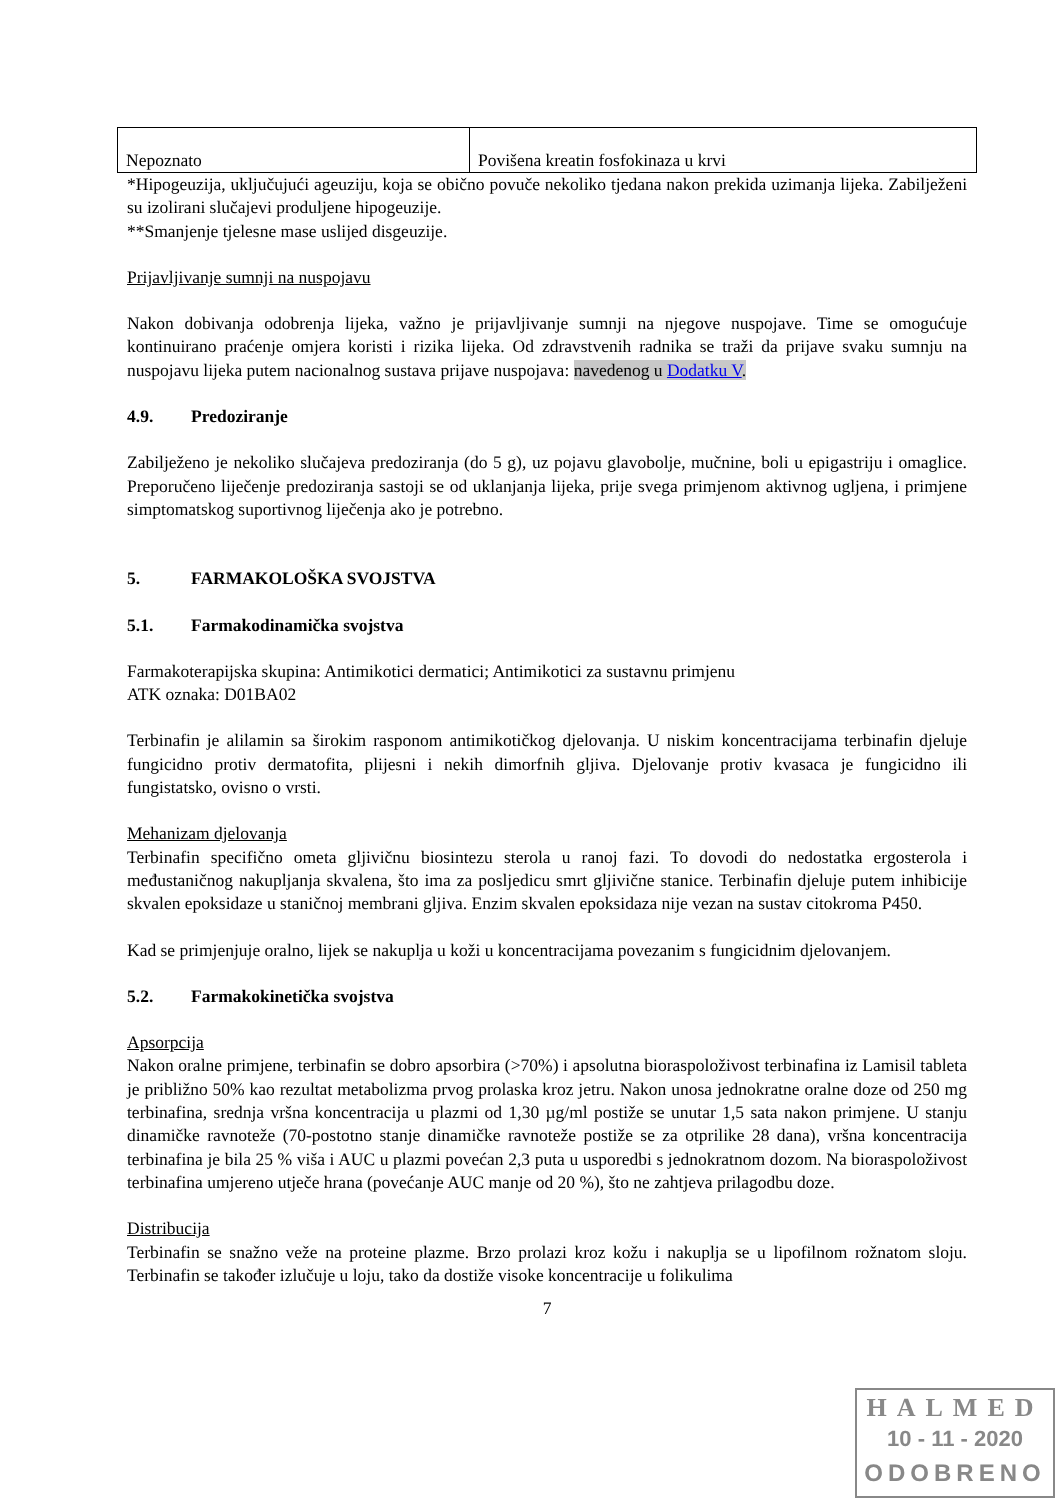| Nepoznato | Povišena kreatin fosfokinaza u krvi |
*Hipogeuzija, uključujući ageuziju, koja se obično povuče nekoliko tjedana nakon prekida uzimanja lijeka. Zabilježeni su izolirani slučajevi produljene hipogeuzije.
**Smanjenje tjelesne mase uslijed disgeuzije.
Prijavljivanje sumnji na nuspojavu
Nakon dobivanja odobrenja lijeka, važno je prijavljivanje sumnji na njegove nuspojave. Time se omogućuje kontinuirano praćenje omjera koristi i rizika lijeka. Od zdravstvenih radnika se traži da prijave svaku sumnju na nuspojavu lijeka putem nacionalnog sustava prijave nuspojava: navedenog u Dodatku V.
4.9. Predoziranje
Zabilježeno je nekoliko slučajeva predoziranja (do 5 g), uz pojavu glavobolje, mučnine, boli u epigastriju i omaglice. Preporučeno liječenje predoziranja sastoji se od uklanjanja lijeka, prije svega primjenom aktivnog ugljena, i primjene simptomatskog suportivnog liječenja ako je potrebno.
5. FARMAKOLOŠKA SVOJSTVA
5.1. Farmakodinamička svojstva
Farmakoterapijska skupina: Antimikotici dermatici; Antimikotici za sustavnu primjenu
ATK oznaka: D01BA02
Terbinafin je alilamin sa širokim rasponom antimikotičkog djelovanja. U niskim koncentracijama terbinafin djeluje fungicidno protiv dermatofita, plijesni i nekih dimorfnih gljiva. Djelovanje protiv kvasaca je fungicidno ili fungistatsko, ovisno o vrsti.
Mehanizam djelovanja
Terbinafin specifično ometa gljivičnu biosintezu sterola u ranoj fazi. To dovodi do nedostatka ergosterola i međustaničnog nakupljanja skvalena, što ima za posljedicu smrt gljivične stanice. Terbinafin djeluje putem inhibicije skvalen epoksidaze u staničnoj membrani gljiva. Enzim skvalen epoksidaza nije vezan na sustav citokroma P450.
Kad se primjenjuje oralno, lijek se nakuplja u koži u koncentracijama povezanim s fungicidnim djelovanjem.
5.2. Farmakokinetička svojstva
Apsorpcija
Nakon oralne primjene, terbinafin se dobro apsorbira (>70%) i apsolutna bioraspoloživost terbinafina iz Lamisil tableta je približno 50% kao rezultat metabolizma prvog prolaska kroz jetru. Nakon unosa jednokratne oralne doze od 250 mg terbinafina, srednja vršna koncentracija u plazmi od 1,30 µg/ml postiže se unutar 1,5 sata nakon primjene. U stanju dinamičke ravnoteže (70-postotno stanje dinamičke ravnoteže postiže se za otprilike 28 dana), vršna koncentracija terbinafina je bila 25 % viša i AUC u plazmi povećan 2,3 puta u usporedbi s jednokratnom dozom. Na bioraspoloživost terbinafina umjereno utječe hrana (povećanje AUC manje od 20 %), što ne zahtjeva prilagodbu doze.
Distribucija
Terbinafin se snažno veže na proteine plazme. Brzo prolazi kroz kožu i nakuplja se u lipofilnom rožnatom sloju. Terbinafin se također izlučuje u loju, tako da dostiže visoke koncentracije u folikulima
7
HALMED
10 - 11 - 2020
ODOBRENO